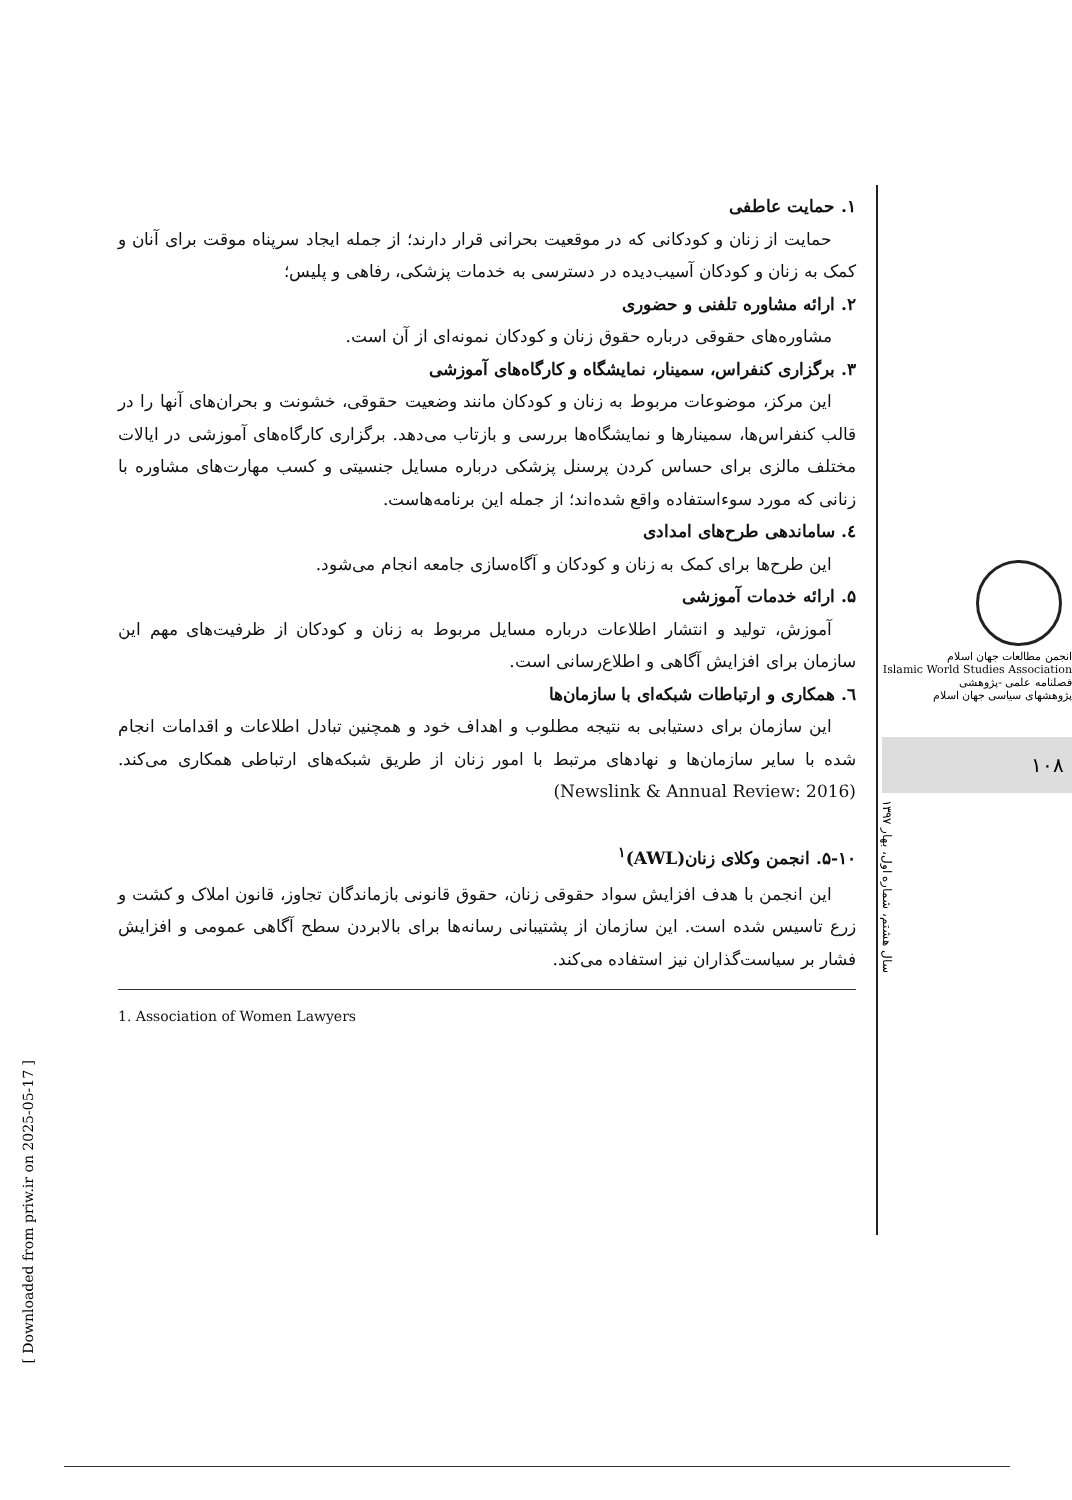۱. حمایت عاطفی
حمایت از زنان و کودکانی که در موقعیت بحرانی قرار دارند؛ از جمله ایجاد سرپناه موقت برای آنان و کمک به زنان و کودکان آسیب‌دیده در دسترسی به خدمات پزشکی، رفاهی و پلیس؛
۲. ارائه مشاوره تلفنی و حضوری
مشاوره‌های حقوقی درباره حقوق زنان و کودکان نمونه‌ای از آن است.
۳. برگزاری کنفراس، سمینار، نمایشگاه و کارگاه‌های آموزشی
این مرکز، موضوعات مربوط به زنان و کودکان مانند وضعیت حقوقی، خشونت و بحران‌های آنها را در قالب کنفراس‌ها، سمینارها و نمایشگاه‌ها بررسی و بازتاب می‌دهد. برگزاری کارگاه‌های آموزشی در ایالات مختلف مالزی برای حساس کردن پرسنل پزشکی درباره مسایل جنسیتی و کسب مهارت‌های مشاوره با زنانی که مورد سوءاستفاده واقع شده‌اند؛ از جمله این برنامه‌هاست.
٤. ساماندهی طرح‌های امدادی
این طرح‌ها برای کمک به زنان و کودکان و آگاه‌سازی جامعه انجام می‌شود.
۵. ارائه خدمات آموزشی
آموزش، تولید و انتشار اطلاعات درباره مسایل مربوط به زنان و کودکان از ظرفیت‌های مهم این سازمان برای افزایش آگاهی و اطلاع‌رسانی است.
٦. همکاری و ارتباطات شبکه‌ای با سازمان‌ها
این سازمان برای دستیابی به نتیجه مطلوب و اهداف خود و همچنین تبادل اطلاعات و اقدامات انجام شده با سایر سازمان‌ها و نهادهای مرتبط با امور زنان از طریق شبکه‌های ارتباطی همکاری می‌کند. (Newslink & Annual Review: 2016)
۵-۱۰. انجمن وکلای زنان(AWL)<sup>۱</sup>
این انجمن با هدف افزایش سواد حقوقی زنان، حقوق قانونی بازماندگان تجاوز، قانون املاک و کشت و زرع تاسیس شده است. این سازمان از پشتیبانی رسانه‌ها برای بالابردن سطح آگاهی عمومی و افزایش فشار بر سیاست‌گذاران نیز استفاده می‌کند.
1. Association of Women Lawyers
انجمن مطالعات جهان اسلام
Islamic World Studies Association
فصلنامه علمی -پژوهشی
پژوهشهای سیاسی جهان اسلام
۱۰۸
سال هشتم، شماره اول، بهار ۱۳۹۷
[ Downloaded from priw.ir on 2025-05-17 ]